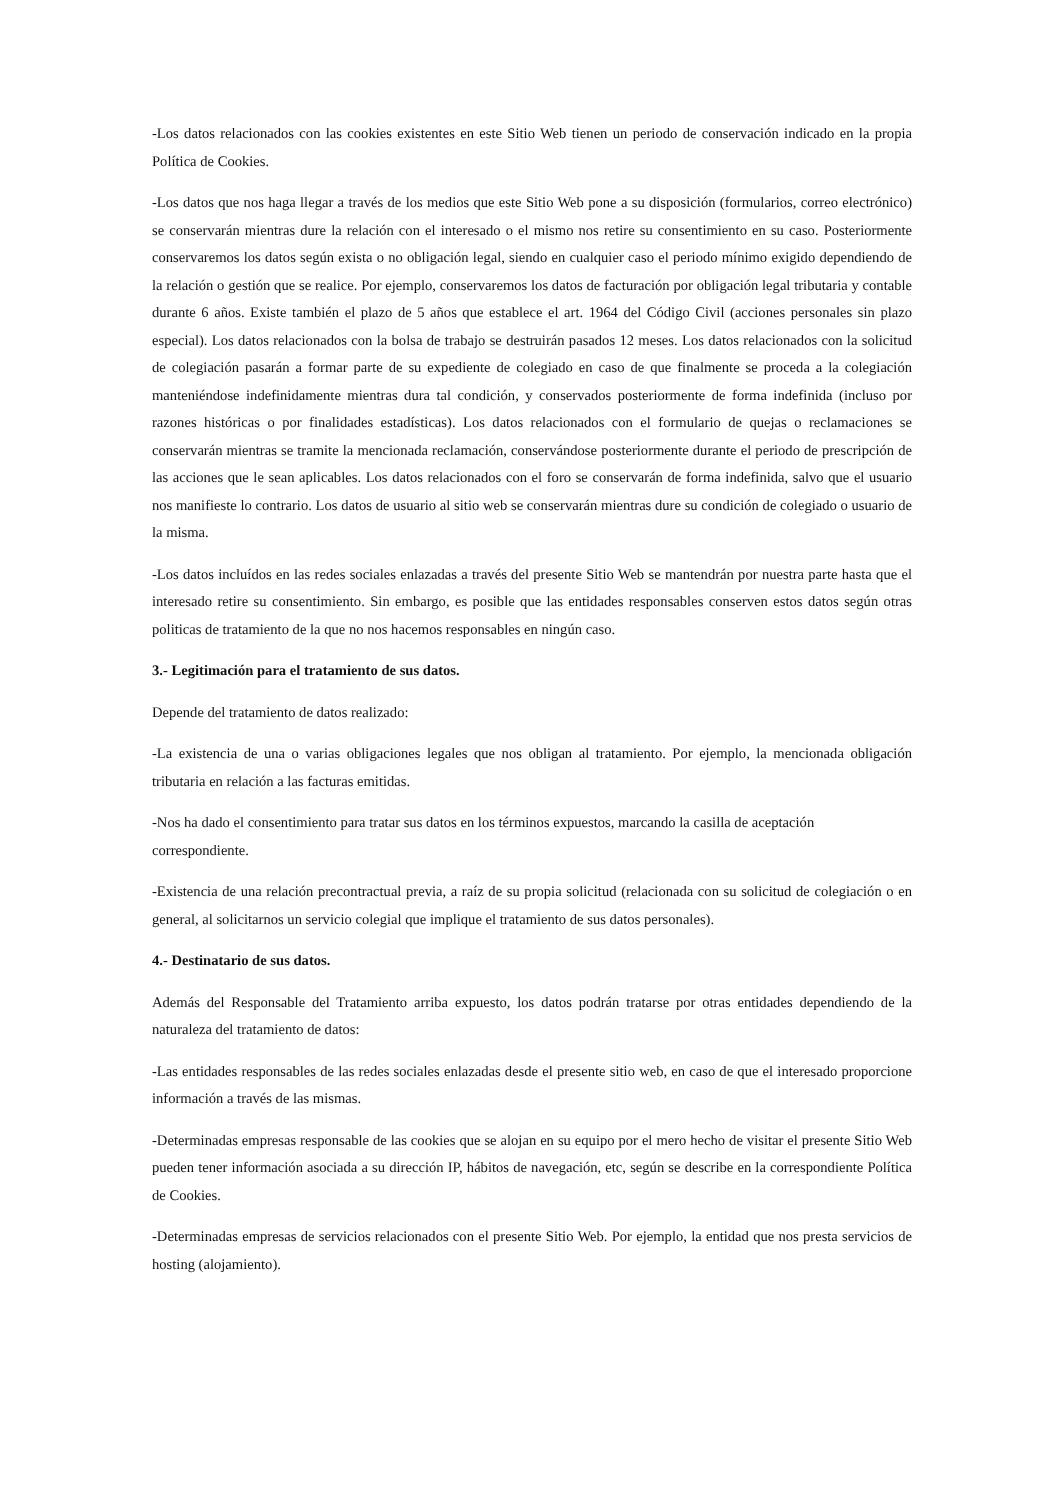-Los datos relacionados con las cookies existentes en este Sitio Web tienen un periodo de conservación indicado en la propia Política de Cookies.
-Los datos que nos haga llegar a través de los medios que este Sitio Web pone a su disposición (formularios, correo electrónico) se conservarán mientras dure la relación con el interesado o el mismo nos retire su consentimiento en su caso. Posteriormente conservaremos los datos según exista o no obligación legal, siendo en cualquier caso el periodo mínimo exigido dependiendo de la relación o gestión que se realice. Por ejemplo, conservaremos los datos de facturación por obligación legal tributaria y contable durante 6 años. Existe también el plazo de 5 años que establece el art. 1964 del Código Civil (acciones personales sin plazo especial). Los datos relacionados con la bolsa de trabajo se destruirán pasados 12 meses. Los datos relacionados con la solicitud de colegiación pasarán a formar parte de su expediente de colegiado en caso de que finalmente se proceda a la colegiación manteniéndose indefinidamente mientras dura tal condición, y conservados posteriormente de forma indefinida (incluso por razones históricas o por finalidades estadísticas). Los datos relacionados con el formulario de quejas o reclamaciones se conservarán mientras se tramite la mencionada reclamación, conservándose posteriormente durante el periodo de prescripción de las acciones que le sean aplicables. Los datos relacionados con el foro se conservarán de forma indefinida, salvo que el usuario nos manifieste lo contrario. Los datos de usuario al sitio web se conservarán mientras dure su condición de colegiado o usuario de la misma.
-Los datos incluídos en las redes sociales enlazadas a través del presente Sitio Web se mantendrán por nuestra parte hasta que el interesado retire su consentimiento. Sin embargo, es posible que las entidades responsables conserven estos datos según otras politicas de tratamiento de la que no nos hacemos responsables en ningún caso.
3.- Legitimación para el tratamiento de sus datos.
Depende del tratamiento de datos realizado:
-La existencia de una o varias obligaciones legales que nos obligan al tratamiento. Por ejemplo, la mencionada obligación tributaria en relación a las facturas emitidas.
-Nos ha dado el consentimiento para tratar sus datos en los términos expuestos, marcando la casilla de aceptación correspondiente.
-Existencia de una relación precontractual previa, a raíz de su propia solicitud (relacionada con su solicitud de colegiación o en general, al solicitarnos un servicio colegial que implique el tratamiento de sus datos personales).
4.- Destinatario de sus datos.
Además del Responsable del Tratamiento arriba expuesto, los datos podrán tratarse por otras entidades dependiendo de la naturaleza del tratamiento de datos:
-Las entidades responsables de las redes sociales enlazadas desde el presente sitio web, en caso de que el interesado proporcione información a través de las mismas.
-Determinadas empresas responsable de las cookies que se alojan en su equipo por el mero hecho de visitar el presente Sitio Web pueden tener información asociada a su dirección IP, hábitos de navegación, etc, según se describe en la correspondiente Política de Cookies.
-Determinadas empresas de servicios relacionados con el presente Sitio Web. Por ejemplo, la entidad que nos presta servicios de hosting (alojamiento).